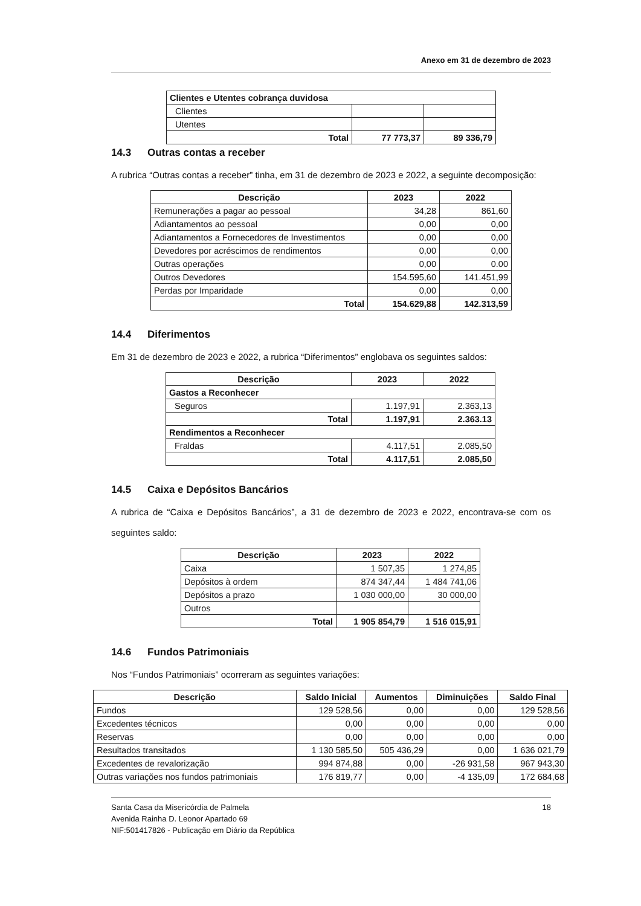Anexo em 31 de dezembro de 2023
| Clientes e Utentes cobrança duvidosa | | |
| Clientes | | |
| Utentes | | |
| Total | 77 773,37 | 89 336,79 |
14.3 Outras contas a receber
A rubrica “Outras contas a receber” tinha, em 31 de dezembro de 2023 e 2022, a seguinte decomposição:
| Descrição | 2023 | 2022 |
| --- | --- | --- |
| Remunerações a pagar ao pessoal | 34,28 | 861,60 |
| Adiantamentos ao pessoal | 0,00 | 0,00 |
| Adiantamentos a Fornecedores de Investimentos | 0,00 | 0,00 |
| Devedores por acréscimos de rendimentos | 0,00 | 0,00 |
| Outras operações | 0,00 | 0.00 |
| Outros Devedores | 154.595,60 | 141.451,99 |
| Perdas por Imparidade | 0,00 | 0,00 |
| Total | 154.629,88 | 142.313,59 |
14.4 Diferimentos
Em 31 de dezembro de 2023 e 2022, a rubrica “Diferimentos” englobava os seguintes saldos:
| Descrição | 2023 | 2022 |
| --- | --- | --- |
| Gastos a Reconhecer | | |
| Seguros | 1.197,91 | 2.363,13 |
| Total | 1.197,91 | 2.363.13 |
| Rendimentos a Reconhecer | | |
| Fraldas | 4.117,51 | 2.085,50 |
| Total | 4.117,51 | 2.085,50 |
14.5 Caixa e Depósitos Bancários
A rubrica de “Caixa e Depósitos Bancários”, a 31 de dezembro de 2023 e 2022, encontrava-se com os seguintes saldo:
| Descrição | 2023 | 2022 |
| --- | --- | --- |
| Caixa | 1 507,35 | 1 274,85 |
| Depósitos à ordem | 874 347,44 | 1 484 741,06 |
| Depósitos a prazo | 1 030 000,00 | 30 000,00 |
| Outros | | |
| Total | 1 905 854,79 | 1 516 015,91 |
14.6 Fundos Patrimoniais
Nos “Fundos Patrimoniais” ocorreram as seguintes variações:
| Descrição | Saldo Inicial | Aumentos | Diminuições | Saldo Final |
| --- | --- | --- | --- | --- |
| Fundos | 129 528,56 | 0,00 | 0,00 | 129 528,56 |
| Excedentes técnicos | 0,00 | 0,00 | 0,00 | 0,00 |
| Reservas | 0,00 | 0,00 | 0,00 | 0,00 |
| Resultados transitados | 1 130 585,50 | 505 436,29 | 0,00 | 1 636 021,79 |
| Excedentes de revalorização | 994 874,88 | 0,00 | -26 931,58 | 967 943,30 |
| Outras variações nos fundos patrimoniais | 176 819,77 | 0,00 | -4 135,09 | 172 684,68 |
18
Santa Casa da Misericórdia de Palmela
Avenida Rainha D. Leonor Apartado 69
NIF:501417826 - Publicação em Diário da República